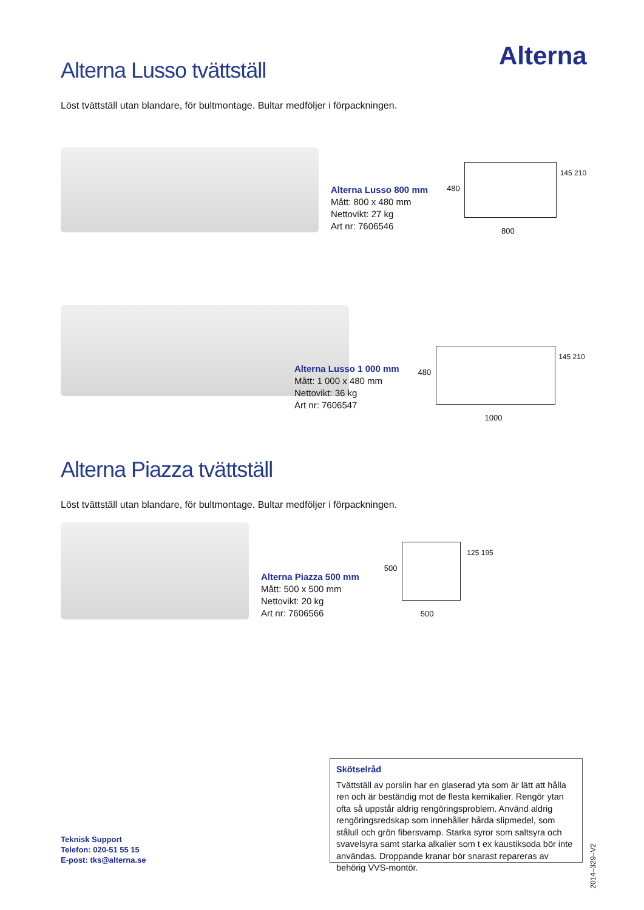Alterna
Alterna Lusso tvättställ
Löst tvättställ utan blandare, för bultmontage. Bultar medföljer i förpackningen.
Alterna Lusso 800 mm
Mått: 800 x 480 mm
Nettovikt: 27 kg
Art nr: 7606546
800
480
145 210
Alterna Lusso 1 000 mm
Mått: 1 000 x 480 mm
Nettovikt: 36 kg
Art nr: 7606547
1000
480
145 210
Alterna Piazza tvättställ
Löst tvättställ utan blandare, för bultmontage. Bultar medföljer i förpackningen.
Alterna Piazza 500 mm
Mått: 500 x 500 mm
Nettovikt: 20 kg
Art nr: 7606566
500
500
125 195
Skötselråd
Tvättställ av porslin har en glaserad yta som är lätt att hålla ren och är beständig mot de flesta kemikalier. Rengör ytan ofta så uppstår aldrig rengöringsproblem. Använd aldrig rengöringsredskap som innehåller hårda slipmedel, som stålull och grön fibersvamp. Starka syror som saltsyra och svavelsyra samt starka alkalier som t ex kaustiksoda bör inte användas. Droppande kranar bör snarast repareras av behörig VVS-montör.
Teknisk Support
Telefon: 020-51 55 15
E-post: tks@alterna.se
2014–329–V2